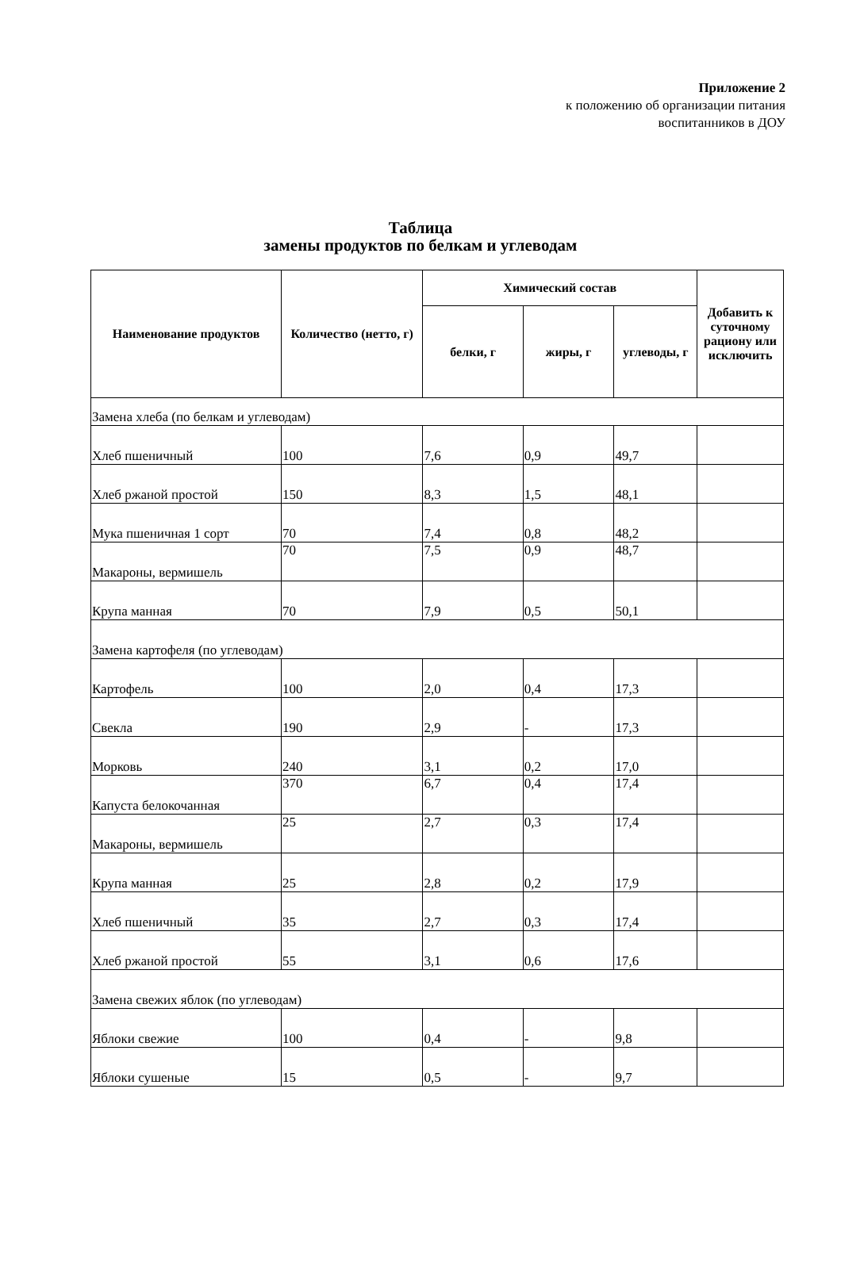Приложение 2
к положению об организации питания
воспитанников в ДОУ
Таблица
замены продуктов по белкам и углеводам
| Наименование продуктов | Количество (нетто, г) | Химический состав | | | Добавить к суточному рациону или исключить |
| --- | --- | --- | --- | --- | --- |
| | | белки, г | жиры, г | углеводы, г | |
| Замена хлеба (по белкам и углеводам) | | | | | |
| Хлеб пшеничный | 100 | 7,6 | 0,9 | 49,7 | |
| Хлеб ржаной простой | 150 | 8,3 | 1,5 | 48,1 | |
| Мука пшеничная 1 сорт | 70 | 7,4 | 0,8 | 48,2 | |
| Макароны, вермишель | 70 | 7,5 | 0,9 | 48,7 | |
| Крупа манная | 70 | 7,9 | 0,5 | 50,1 | |
| Замена картофеля (по углеводам) | | | | | |
| Картофель | 100 | 2,0 | 0,4 | 17,3 | |
| Свекла | 190 | 2,9 | - | 17,3 | |
| Морковь | 240 | 3,1 | 0,2 | 17,0 | |
| Капуста белокочанная | 370 | 6,7 | 0,4 | 17,4 | |
| Макароны, вермишель | 25 | 2,7 | 0,3 | 17,4 | |
| Крупа манная | 25 | 2,8 | 0,2 | 17,9 | |
| Хлеб пшеничный | 35 | 2,7 | 0,3 | 17,4 | |
| Хлеб ржаной простой | 55 | 3,1 | 0,6 | 17,6 | |
| Замена свежих яблок (по углеводам) | | | | | |
| Яблоки свежие | 100 | 0,4 | - | 9,8 | |
| Яблоки сушеные | 15 | 0,5 | - | 9,7 | |